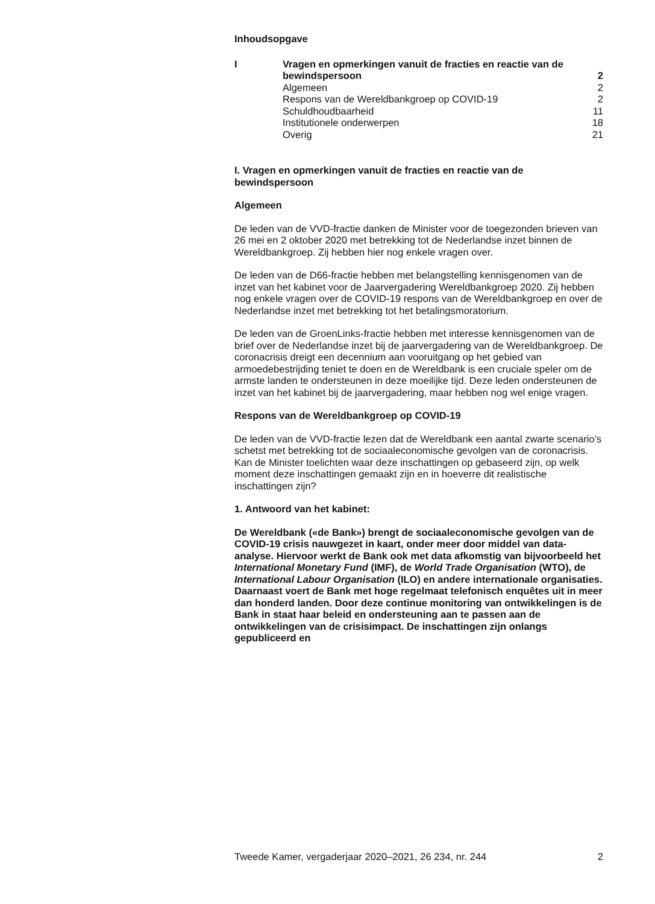Inhoudsopgave
| I | Vragen en opmerkingen vanuit de fracties en reactie van de bewindspersoon | 2 |
| | Algemeen | 2 |
| | Respons van de Wereldbankgroep op COVID-19 | 2 |
| | Schuldhoudbaarheid | 11 |
| | Institutionele onderwerpen | 18 |
| | Overig | 21 |
I. Vragen en opmerkingen vanuit de fracties en reactie van de bewindspersoon
Algemeen
De leden van de VVD-fractie danken de Minister voor de toegezonden brieven van 26 mei en 2 oktober 2020 met betrekking tot de Nederlandse inzet binnen de Wereldbankgroep. Zij hebben hier nog enkele vragen over.
De leden van de D66-fractie hebben met belangstelling kennisgenomen van de inzet van het kabinet voor de Jaarvergadering Wereldbankgroep 2020. Zij hebben nog enkele vragen over de COVID-19 respons van de Wereldbankgroep en over de Nederlandse inzet met betrekking tot het betalingsmoratorium.
De leden van de GroenLinks-fractie hebben met interesse kennisgenomen van de brief over de Nederlandse inzet bij de jaarvergadering van de Wereldbankgroep. De coronacrisis dreigt een decennium aan vooruitgang op het gebied van armoedebestrijding teniet te doen en de Wereldbank is een cruciale speler om de armste landen te ondersteunen in deze moeilijke tijd. Deze leden ondersteunen de inzet van het kabinet bij de jaarvergadering, maar hebben nog wel enige vragen.
Respons van de Wereldbankgroep op COVID-19
De leden van de VVD-fractie lezen dat de Wereldbank een aantal zwarte scenario’s schetst met betrekking tot de sociaaleconomische gevolgen van de coronacrisis. Kan de Minister toelichten waar deze inschattingen op gebaseerd zijn, op welk moment deze inschattingen gemaakt zijn en in hoeverre dit realistische inschattingen zijn?
1. Antwoord van het kabinet:
De Wereldbank («de Bank») brengt de sociaaleconomische gevolgen van de COVID-19 crisis nauwgezet in kaart, onder meer door middel van data-analyse. Hiervoor werkt de Bank ook met data afkomstig van bijvoorbeeld het International Monetary Fund (IMF), de World Trade Organisation (WTO), de International Labour Organisation (ILO) en andere internationale organisaties. Daarnaast voert de Bank met hoge regelmaat telefonisch enquêtes uit in meer dan honderd landen. Door deze continue monitoring van ontwikkelingen is de Bank in staat haar beleid en ondersteuning aan te passen aan de ontwikkelingen van de crisisimpact. De inschattingen zijn onlangs gepubliceerd en
Tweede Kamer, vergaderjaar 2020–2021, 26 234, nr. 244 2